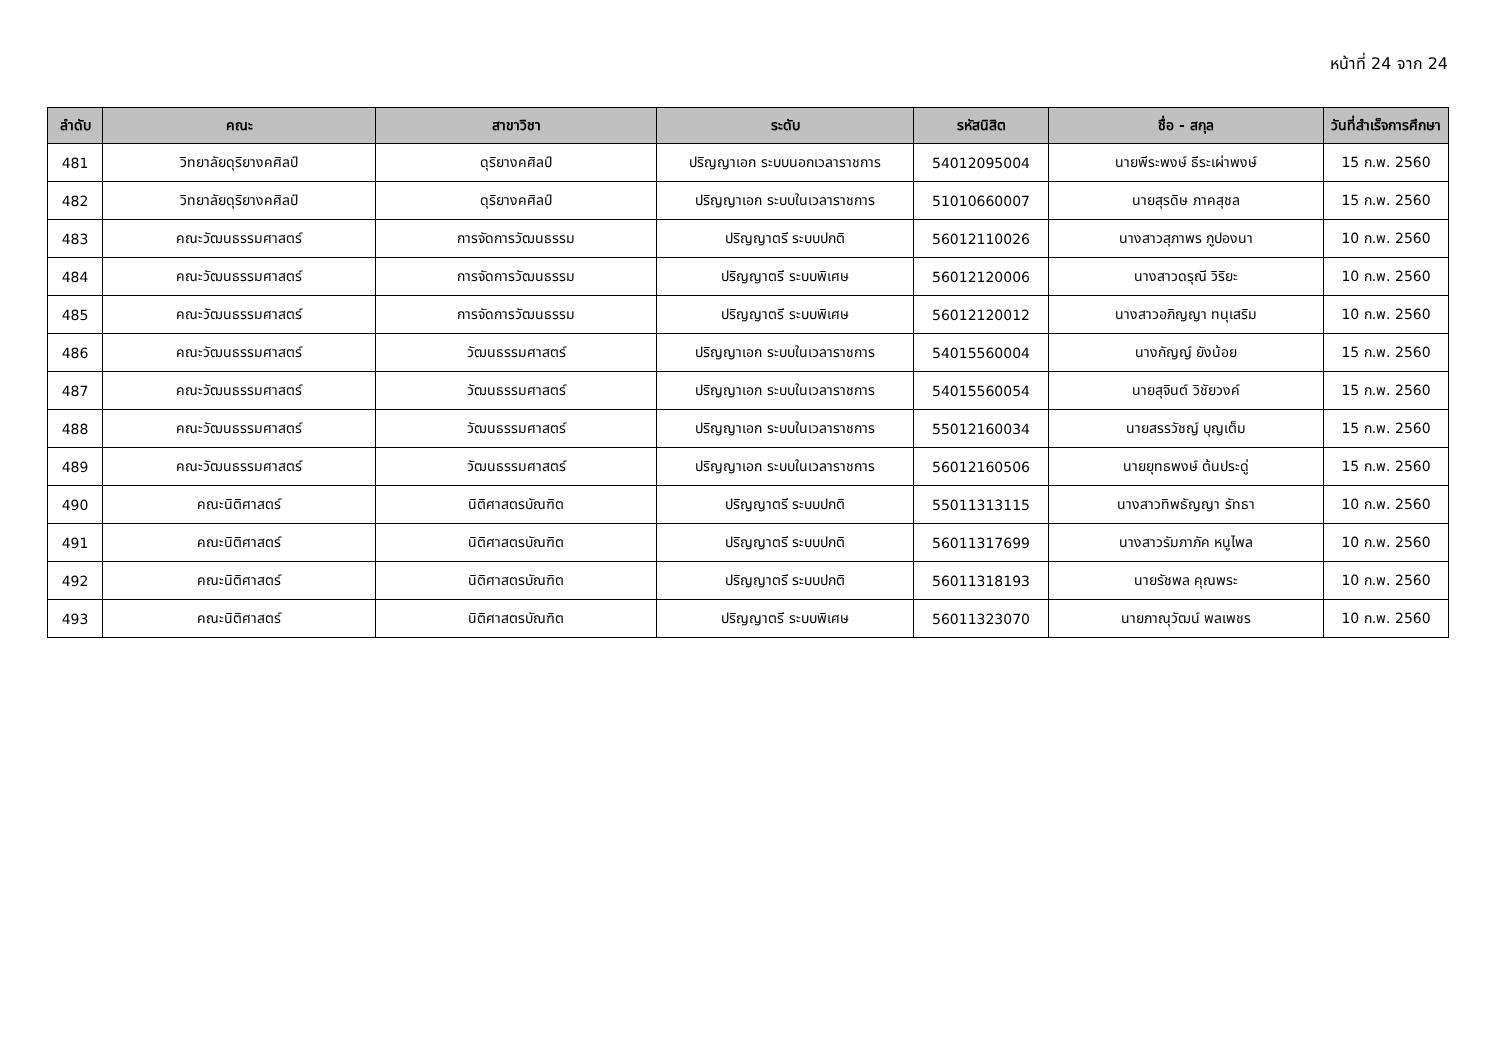หน้าที่ 24 จาก 24
| ลำดับ | คณะ | สาขาวิชา | ระดับ | รหัสนิสิต | ชื่อ - สกุล | วันที่สำเร็จการศึกษา |
| --- | --- | --- | --- | --- | --- | --- |
| 481 | วิทยาลัยดุริยางคศิลป์ | ดุริยางคศิลป์ | ปริญญาเอก ระบบนอกเวลาราชการ | 54012095004 | นายพีระพงษ์ ธีระเผ่าพงษ์ | 15 ก.พ. 2560 |
| 482 | วิทยาลัยดุริยางคศิลป์ | ดุริยางคศิลป์ | ปริญญาเอก ระบบในเวลาราชการ | 51010660007 | นายสุรดิษ ภาคสุชล | 15 ก.พ. 2560 |
| 483 | คณะวัฒนธรรมศาสตร์ | การจัดการวัฒนธรรม | ปริญญาตรี ระบบปกติ | 56012110026 | นางสาวสุภาพร ภูปองนา | 10 ก.พ. 2560 |
| 484 | คณะวัฒนธรรมศาสตร์ | การจัดการวัฒนธรรม | ปริญญาตรี ระบบพิเศษ | 56012120006 | นางสาวดรุณี วิริยะ | 10 ก.พ. 2560 |
| 485 | คณะวัฒนธรรมศาสตร์ | การจัดการวัฒนธรรม | ปริญญาตรี ระบบพิเศษ | 56012120012 | นางสาวอภิญญา ทนุเสริม | 10 ก.พ. 2560 |
| 486 | คณะวัฒนธรรมศาสตร์ | วัฒนธรรมศาสตร์ | ปริญญาเอก ระบบในเวลาราชการ | 54015560004 | นางกัญญ์ ยังน้อย | 15 ก.พ. 2560 |
| 487 | คณะวัฒนธรรมศาสตร์ | วัฒนธรรมศาสตร์ | ปริญญาเอก ระบบในเวลาราชการ | 54015560054 | นายสุจินต์ วิชัยวงค์ | 15 ก.พ. 2560 |
| 488 | คณะวัฒนธรรมศาสตร์ | วัฒนธรรมศาสตร์ | ปริญญาเอก ระบบในเวลาราชการ | 55012160034 | นายสรรวัชญ์ บุญเต็ม | 15 ก.พ. 2560 |
| 489 | คณะวัฒนธรรมศาสตร์ | วัฒนธรรมศาสตร์ | ปริญญาเอก ระบบในเวลาราชการ | 56012160506 | นายยุทธพงษ์ ต้นประดู่ | 15 ก.พ. 2560 |
| 490 | คณะนิติศาสตร์ | นิติศาสตรบัณฑิต | ปริญญาตรี ระบบปกติ | 55011313115 | นางสาวทิพธัญญา รัทธา | 10 ก.พ. 2560 |
| 491 | คณะนิติศาสตร์ | นิติศาสตรบัณฑิต | ปริญญาตรี ระบบปกติ | 56011317699 | นางสาวรัมภาภัค หนูไพล | 10 ก.พ. 2560 |
| 492 | คณะนิติศาสตร์ | นิติศาสตรบัณฑิต | ปริญญาตรี ระบบปกติ | 56011318193 | นายรัชพล คุณพระ | 10 ก.พ. 2560 |
| 493 | คณะนิติศาสตร์ | นิติศาสตรบัณฑิต | ปริญญาตรี ระบบพิเศษ | 56011323070 | นายภาณุวัฒน์ พลเพชร | 10 ก.พ. 2560 |